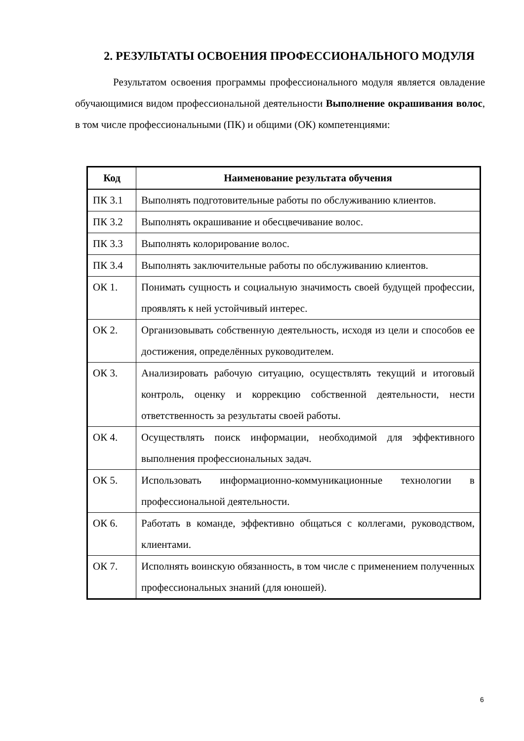2. РЕЗУЛЬТАТЫ ОСВОЕНИЯ ПРОФЕССИОНАЛЬНОГО МОДУЛЯ
Результатом освоения программы профессионального модуля является овладение обучающимися видом профессиональной деятельности Выполнение окрашивания волос, в том числе профессиональными (ПК) и общими (ОК) компетенциями:
| Код | Наименование результата обучения |
| --- | --- |
| ПК 3.1 | Выполнять подготовительные работы по обслуживанию клиентов. |
| ПК 3.2 | Выполнять окрашивание и обесцвечивание волос. |
| ПК 3.3 | Выполнять колорирование волос. |
| ПК 3.4 | Выполнять заключительные работы по обслуживанию клиентов. |
| ОК 1. | Понимать сущность и социальную значимость своей будущей профессии, проявлять к ней устойчивый интерес. |
| ОК 2. | Организовывать собственную деятельность, исходя из цели и способов ее достижения, определённых руководителем. |
| ОК 3. | Анализировать рабочую ситуацию, осуществлять текущий и итоговый контроль, оценку и коррекцию собственной деятельности, нести ответственность за результаты своей работы. |
| ОК 4. | Осуществлять поиск информации, необходимой для эффективного выполнения профессиональных задач. |
| ОК 5. | Использовать информационно-коммуникационные технологии в профессиональной деятельности. |
| ОК 6. | Работать в команде, эффективно общаться с коллегами, руководством, клиентами. |
| ОК 7. | Исполнять воинскую обязанность, в том числе с применением полученных профессиональных знаний (для юношей). |
6